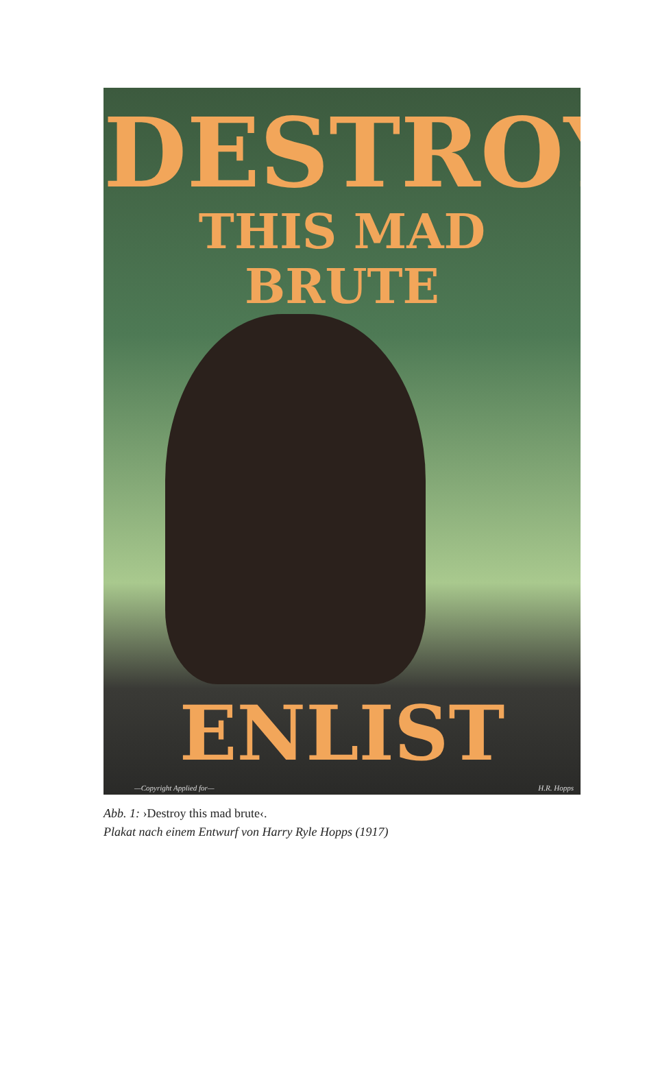DESTROY
THIS MAD BRUTE
ENLIST
—Copyright Applied for— H.R. Hopps
Abb. 1: ›Destroy this mad brute‹.
Plakat nach einem Entwurf von Harry Ryle Hopps (1917)